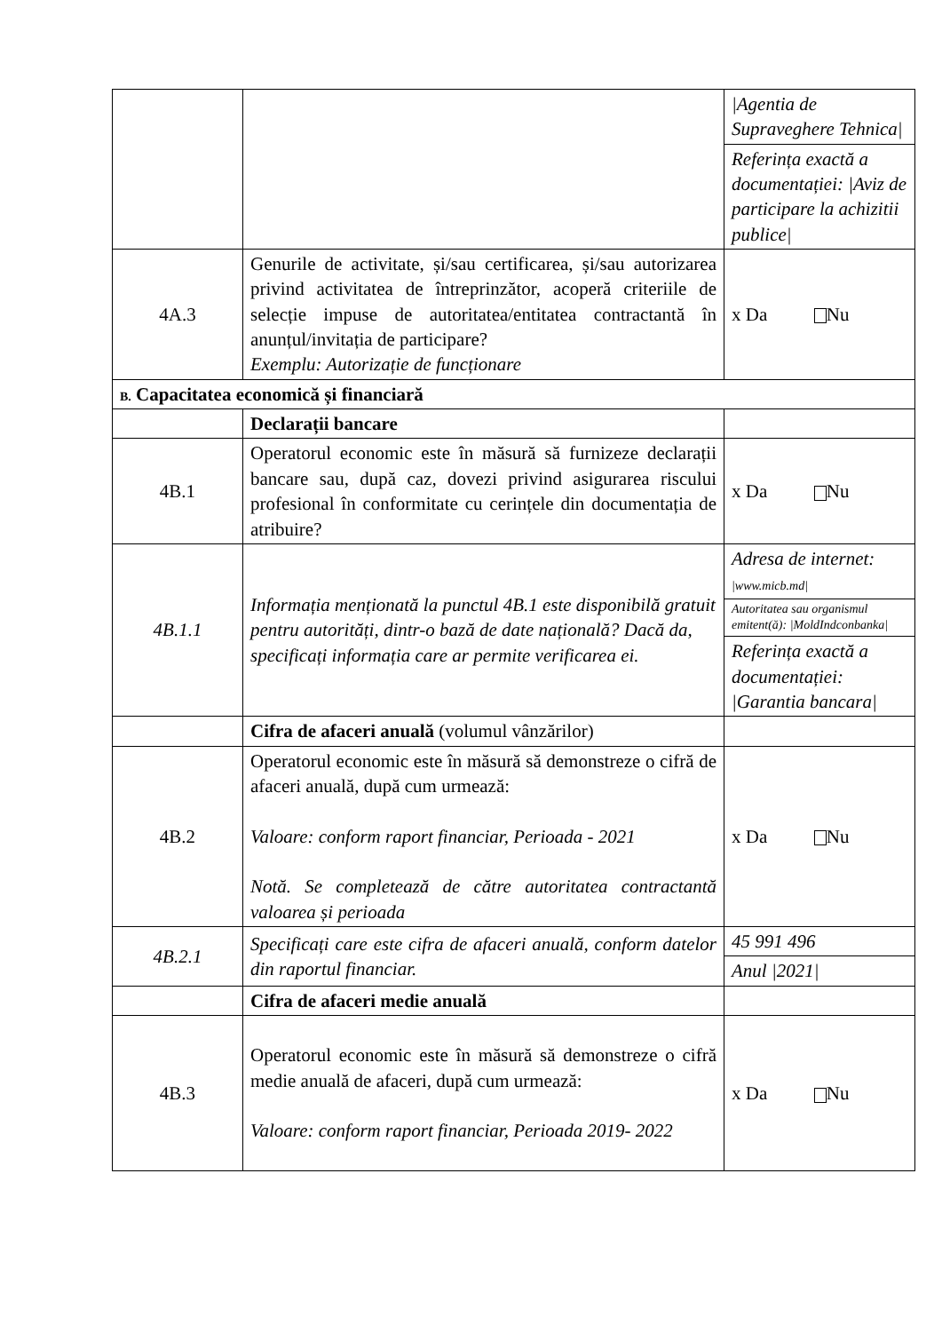| | | /Agentia de Supraveghere Tehnica/ |
| | | Referința exactă a documentației: /Aviz de participare la achizitii publice/ |
| 4A.3 | Genurile de activitate, și/sau certificarea, și/sau autorizarea privind activitatea de întreprinzător, acoperă criteriile de selecție impuse de autoritatea/entitatea contractantă în anunțul/invitația de participare? Exemplu: Autorizație de funcționare | x Da Nu |
| B. Capacitatea economică și financiară | | |
| | Declarații bancare | |
| 4B.1 | Operatorul economic este în măsură să furnizeze declarații bancare sau, după caz, dovezi privind asigurarea riscului profesional în conformitate cu cerințele din documentația de atribuire? | x Da Nu |
| 4B.1.1 | Informația menționată la punctul 4B.1 este disponibilă gratuit pentru autorități, dintr-o bază de date națională? Dacă da, specificați informația care ar permite verificarea ei. | Adresa de internet: /www.micb.md/ |
| | | Autoritatea sau organismul emitent(ă): /MoldIndconbanka/ |
| | | Referința exactă a documentației: /Garantia bancara/ |
| | Cifra de afaceri anuală (volumul vânzărilor) | |
| 4B.2 | Operatorul economic este în măsură să demonstreze o cifră de afaceri anuală, după cum urmează: Valoare: conform raport financiar, Perioada - 2021 Notă. Se completează de către autoritatea contractantă valoarea și perioada | x Da Nu |
| 4B.2.1 | Specificați care este cifra de afaceri anuală, conform datelor din raportul financiar. | 45 991 496 |
| | | Anul /2021/ |
| | Cifra de afaceri medie anuală | |
| 4B.3 | Operatorul economic este în măsură să demonstreze o cifră medie anuală de afaceri, după cum urmează: Valoare: conform raport financiar, Perioada 2019- 2022 | x Da Nu |